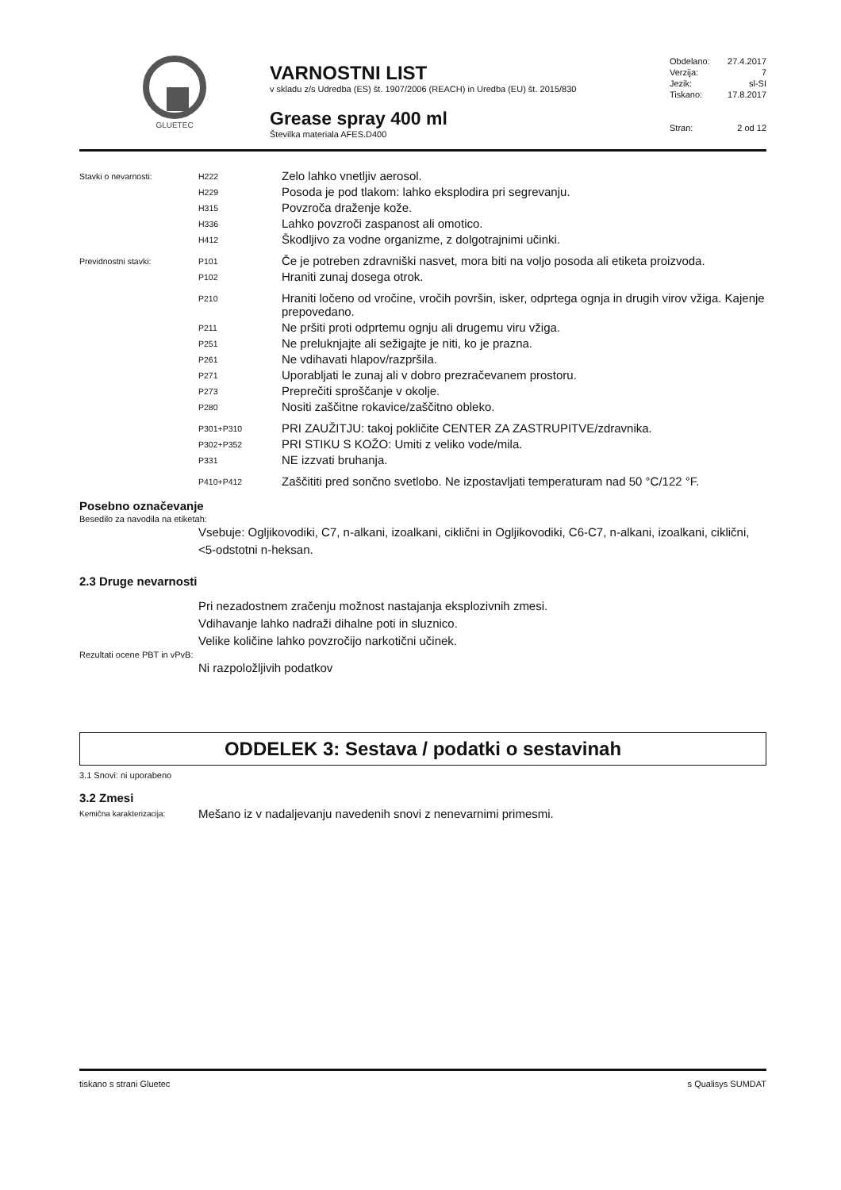GLUETEC
VARNOSTNI LIST
v skladu z/s Udredba (ES) št. 1907/2006 (REACH) in Uredba (EU) št. 2015/830
Grease spray 400 ml
Številka materiala AFES.D400
Obdelano: 27.4.2017
Verzija: 7
Jezik: sl-SI
Tiskano: 17.8.2017
Stran: 2 od 12
Stavki o nevarnosti: H222
Zelo lahko vnetljiv aerosol.
H229
Posoda je pod tlakom: lahko eksplodira pri segrevanju.
H315
Povzroča draženje kože.
H336
Lahko povzroči zaspanost ali omotico.
H412
Škodljivo za vodne organizme, z dolgotrajnimi učinki.
Previdnostni stavki: P101
Če je potreben zdravniški nasvet, mora biti na voljo posoda ali etiketa proizvoda.
P102
Hraniti zunaj dosega otrok.
P210
Hraniti ločeno od vročine, vročih površin, isker, odprtega ognja in drugih virov vžiga. Kajenje prepovedano.
P211
Ne pršiti proti odprtemu ognju ali drugemu viru vžiga.
P251
Ne preluknjajte ali sežigajte je niti, ko je prazna.
P261
Ne vdihavati hlapov/razpršila.
P271
Uporabljati le zunaj ali v dobro prezračevanem prostoru.
P273
Preprečiti sproščanje v okolje.
P280
Nositi zaščitne rokavice/zaščitno obleko.
P301+P310
PRI ZAUŽITJU: takoj pokličite CENTER ZA ZASTRUPITVE/zdravnika.
P302+P352
PRI STIKU S KOŽO: Umiti z veliko vode/mila.
P331
NE izzvati bruhanja.
P410+P412
Zaščititi pred sončno svetlobo. Ne izpostavljati temperaturam nad 50 °C/122 °F.
Posebno označevanje
Besedilo za navodila na etiketah:
Vsebuje: Ogljikovodiki, C7, n-alkani, izoalkani, ciklični in Ogljikovodiki, C6-C7, n-alkani, izoalkani, ciklični, <5-odstotni n-heksan.
2.3 Druge nevarnosti
Pri nezadostnem zračenju možnost nastajanja eksplozivnih zmesi.
Vdihavanje lahko nadraži dihalne poti in sluznico.
Velike količine lahko povzročijo narkotični učinek.
Rezultati ocene PBT in vPvB:
Ni razpoložljivih podatkov
ODDELEK 3: Sestava / podatki o sestavinah
3.1 Snovi: ni uporabeno
3.2 Zmesi
Kemična karakterizacija:
Mešano iz v nadaljevanju navedenih snovi z nenevarnimi primesmi.
tiskano s strani Gluetec s Qualisys SUMDAT